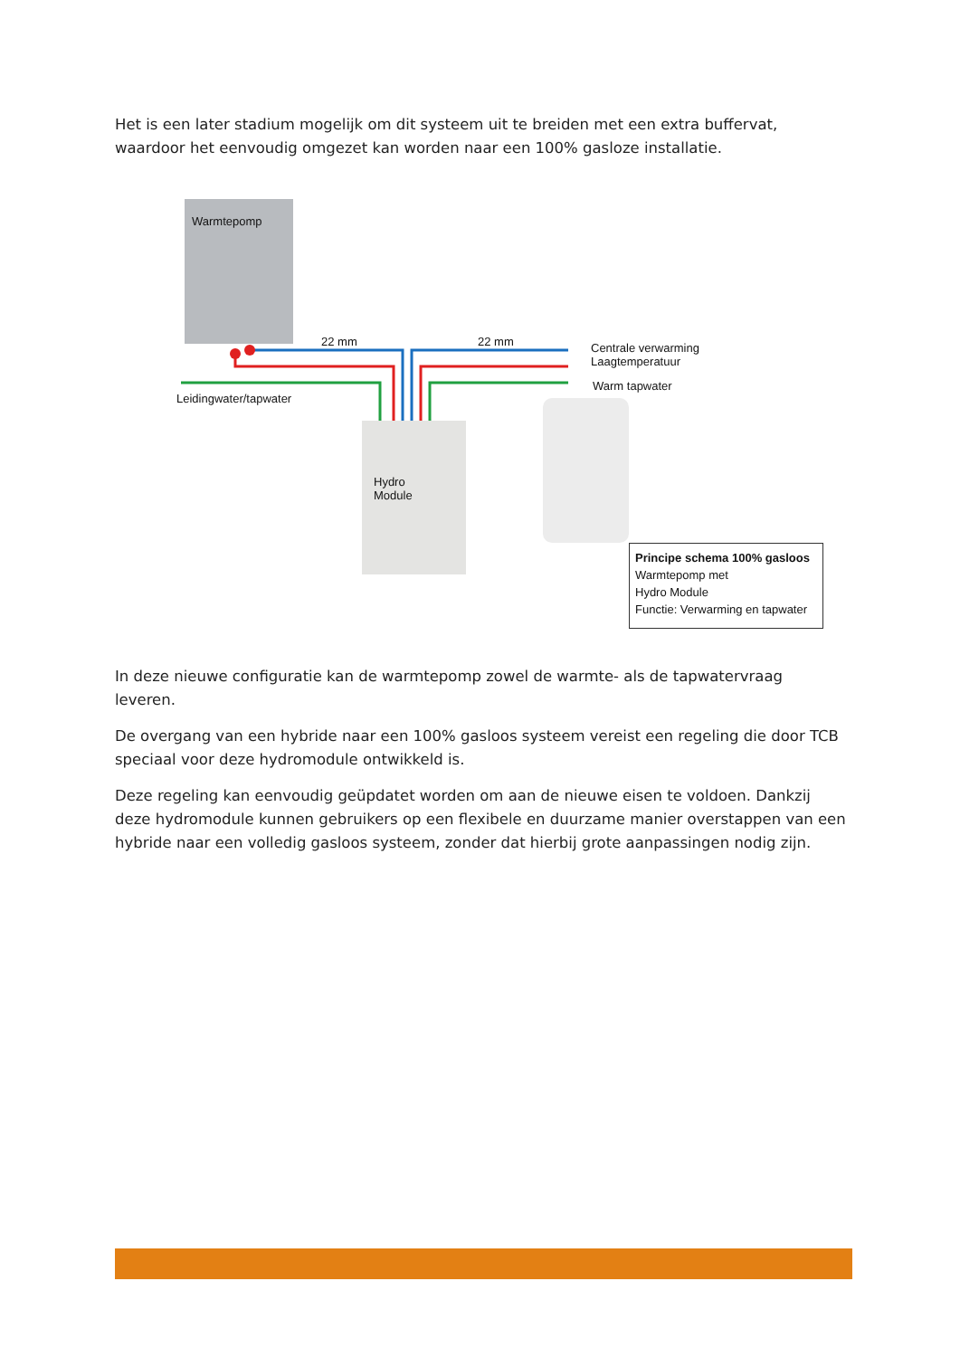Het is een later stadium mogelijk om dit systeem uit te breiden met een extra buffervat, waardoor het eenvoudig omgezet kan worden naar een 100% gasloze installatie.
Warmtepomp
22 mm 22 mm
Centrale verwarming
Laagtemperatuur
Warm tapwater
Leidingwater/tapwater
Hydro
Module
Principe schema 100% gasloos
Warmtepomp met
Hydro Module
Functie: Verwarming en tapwater
In deze nieuwe configuratie kan de warmtepomp zowel de warmte- als de tapwatervraag leveren.
De overgang van een hybride naar een 100% gasloos systeem vereist een regeling die door TCB speciaal voor deze hydromodule ontwikkeld is.
Deze regeling kan eenvoudig geüpdatet worden om aan de nieuwe eisen te voldoen. Dankzij deze hydromodule kunnen gebruikers op een flexibele en duurzame manier overstappen van een hybride naar een volledig gasloos systeem, zonder dat hierbij grote aanpassingen nodig zijn.